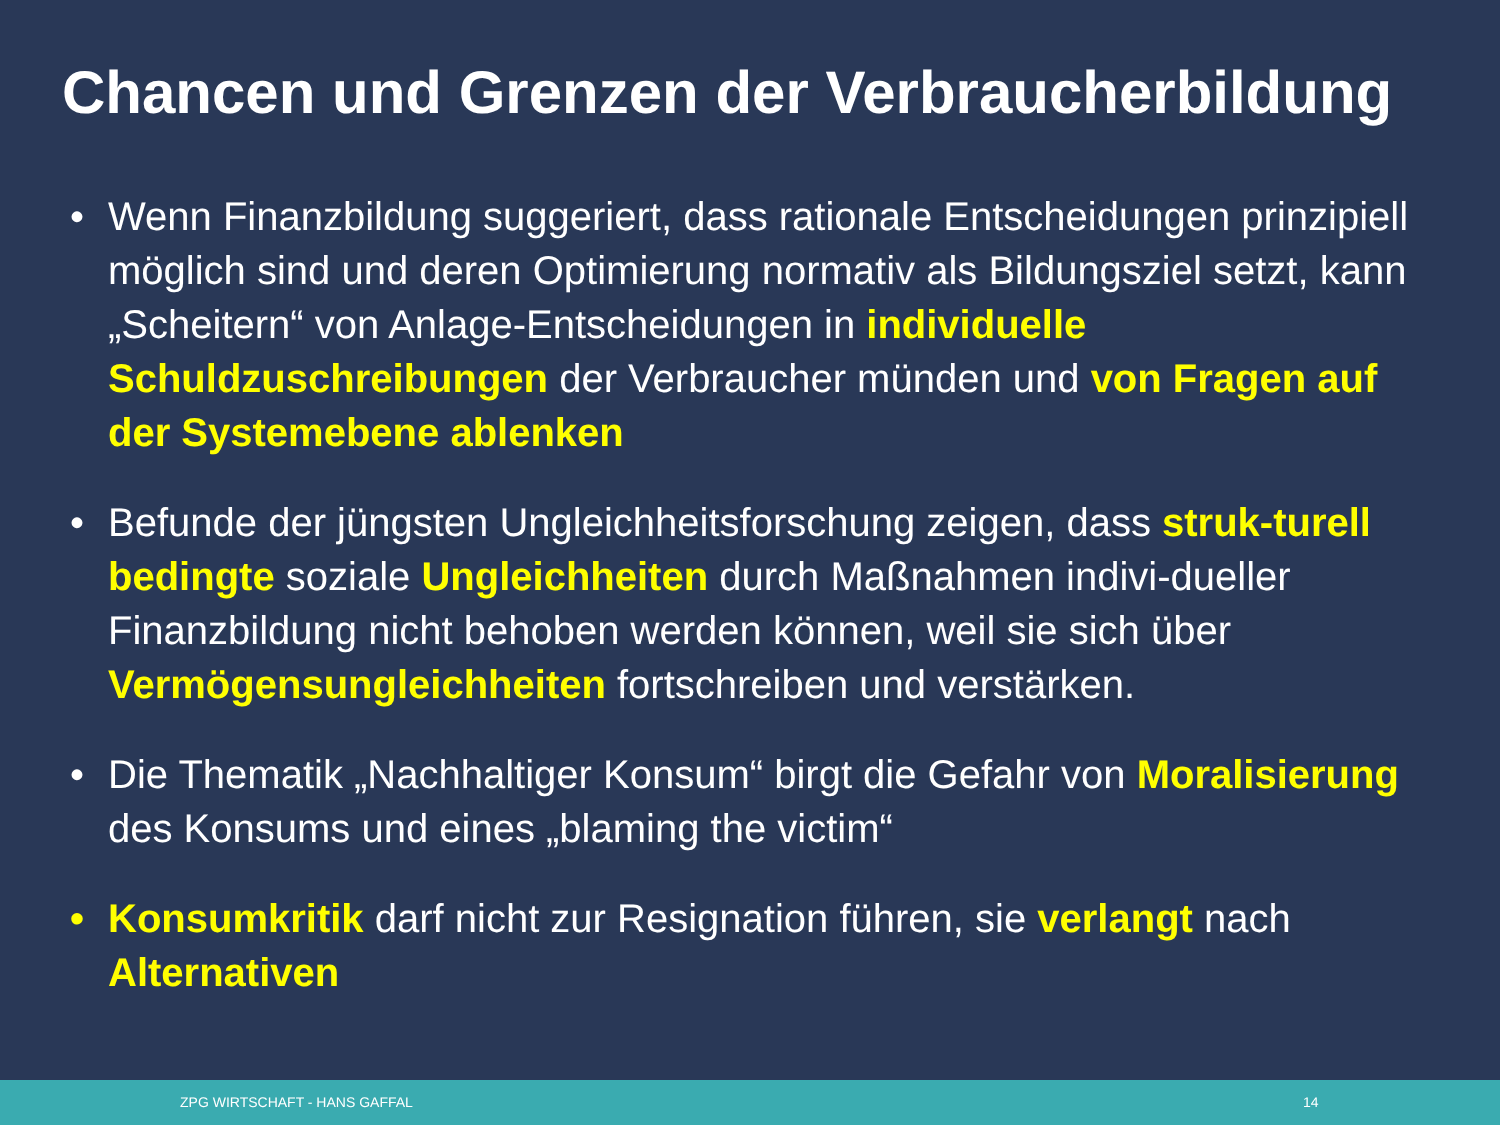Chancen und Grenzen der Verbraucherbildung
• Wenn Finanzbildung suggeriert, dass rationale Entscheidungen prinzipiell möglich sind und deren Optimierung normativ als Bildungsziel setzt, kann „Scheitern“ von Anlage-Entscheidungen in individuelle Schuldzuschreibungen der Verbraucher münden und von Fragen auf der Systemebene ablenken
• Befunde der jüngsten Ungleichheitsforschung zeigen, dass struk-turell bedingte soziale Ungleichheiten durch Maßnahmen indivi-dueller Finanzbildung nicht behoben werden können, weil sie sich über Vermögensungleichheiten fortschreiben und verstärken.
• Die Thematik „Nachhaltiger Konsum“ birgt die Gefahr von Moralisierung des Konsums und eines „blaming the victim“
• Konsumkritik darf nicht zur Resignation führen, sie verlangt nach Alternativen
ZPG WIRTSCHAFT - HANS GAFFAL 14